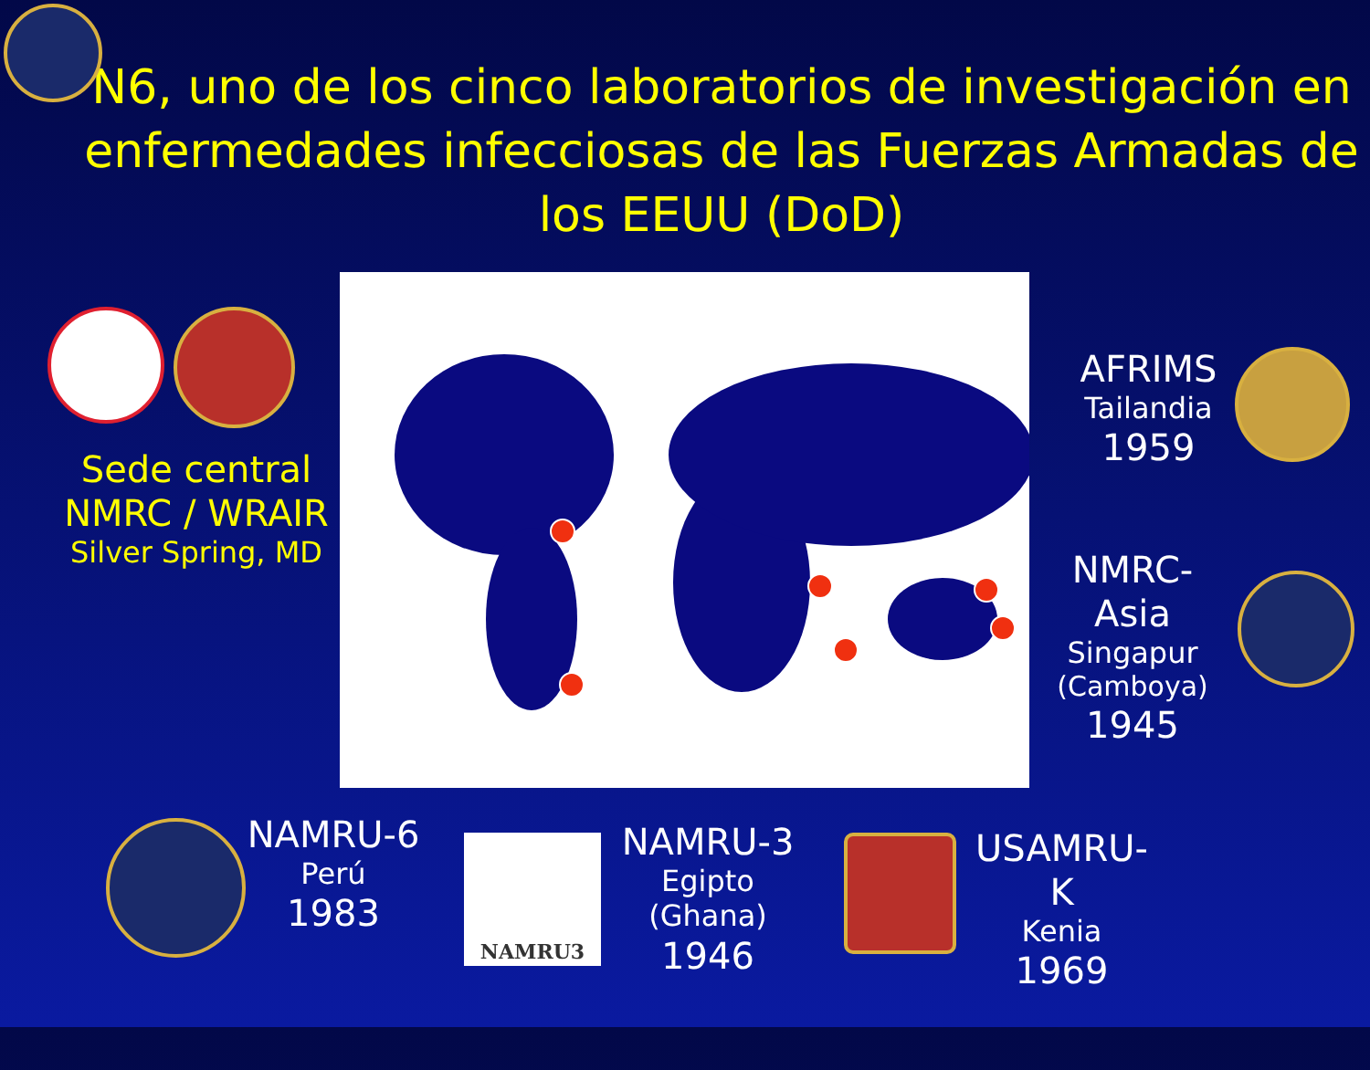N6, uno de los cinco laboratorios de investigación en enfermedades infecciosas de las Fuerzas Armadas de los EEUU (DoD)
Sede central
NMRC / WRAIR
Silver Spring, MD
AFRIMS
Tailandia
1959
NMRC-Asia
Singapur
(Camboya)
1945
NAMRU-6
Perú
1983
NAMRU3
NAMRU-3
Egipto (Ghana)
1946
USAMRU-K
Kenia
1969